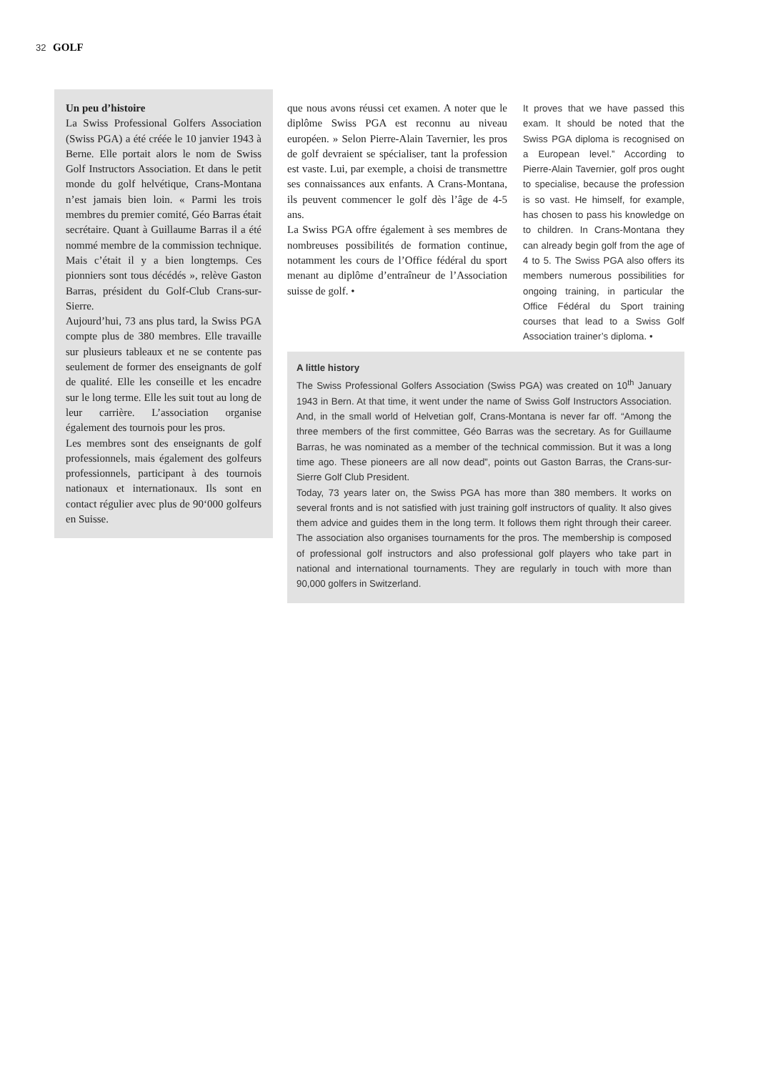32 GOLF
Un peu d’histoire
La Swiss Professional Golfers Association (Swiss PGA) a été créée le 10 janvier 1943 à Berne. Elle portait alors le nom de Swiss Golf Instructors Association. Et dans le petit monde du golf helvétique, Crans-Montana n’est jamais bien loin. « Parmi les trois membres du premier comité, Géo Barras était secrétaire. Quant à Guillaume Barras il a été nommé membre de la commission technique. Mais c’était il y a bien longtemps. Ces pionniers sont tous décédés », relève Gaston Barras, président du Golf-Club Crans-sur-Sierre.
Aujourd’hui, 73 ans plus tard, la Swiss PGA compte plus de 380 membres. Elle travaille sur plusieurs tableaux et ne se contente pas seulement de former des enseignants de golf de qualité. Elle les conseille et les encadre sur le long terme. Elle les suit tout au long de leur carrière. L’association organise également des tournois pour les pros.
Les membres sont des enseignants de golf professionnels, mais également des golfeurs professionnels, participant à des tournois nationaux et internationaux. Ils sont en contact régulier avec plus de 90‘000 golfeurs en Suisse.
que nous avons réussi cet examen. A noter que le diplôme Swiss PGA est reconnu au niveau européen. » Selon Pierre-Alain Tavernier, les pros de golf devraient se spécialiser, tant la profession est vaste. Lui, par exemple, a choisi de transmettre ses connaissances aux enfants. A Crans-Montana, ils peuvent commencer le golf dès l’âge de 4-5 ans.
La Swiss PGA offre également à ses membres de nombreuses possibilités de formation continue, notamment les cours de l’Office fédéral du sport menant au diplôme d’entraîneur de l’Association suisse de golf. •
It proves that we have passed this exam. It should be noted that the Swiss PGA diploma is recognised on a European level.” According to Pierre-Alain Tavernier, golf pros ought to specialise, because the profession is so vast. He himself, for example, has chosen to pass his knowledge on to children. In Crans-Montana they can already begin golf from the age of 4 to 5. The Swiss PGA also offers its members numerous possibilities for ongoing training, in particular the Office Fédéral du Sport training courses that lead to a Swiss Golf Association trainer’s diploma. •
A little history
The Swiss Professional Golfers Association (Swiss PGA) was created on 10<sup>th</sup> January 1943 in Bern. At that time, it went under the name of Swiss Golf Instructors Association. And, in the small world of Helvetian golf, Crans-Montana is never far off. “Among the three members of the first committee, Géo Barras was the secretary. As for Guillaume Barras, he was nominated as a member of the technical commission. But it was a long time ago. These pioneers are all now dead”, points out Gaston Barras, the Crans-sur-Sierre Golf Club President.
Today, 73 years later on, the Swiss PGA has more than 380 members. It works on several fronts and is not satisfied with just training golf instructors of quality. It also gives them advice and guides them in the long term. It follows them right through their career. The association also organises tournaments for the pros. The membership is composed of professional golf instructors and also professional golf players who take part in national and international tournaments. They are regularly in touch with more than 90,000 golfers in Switzerland.